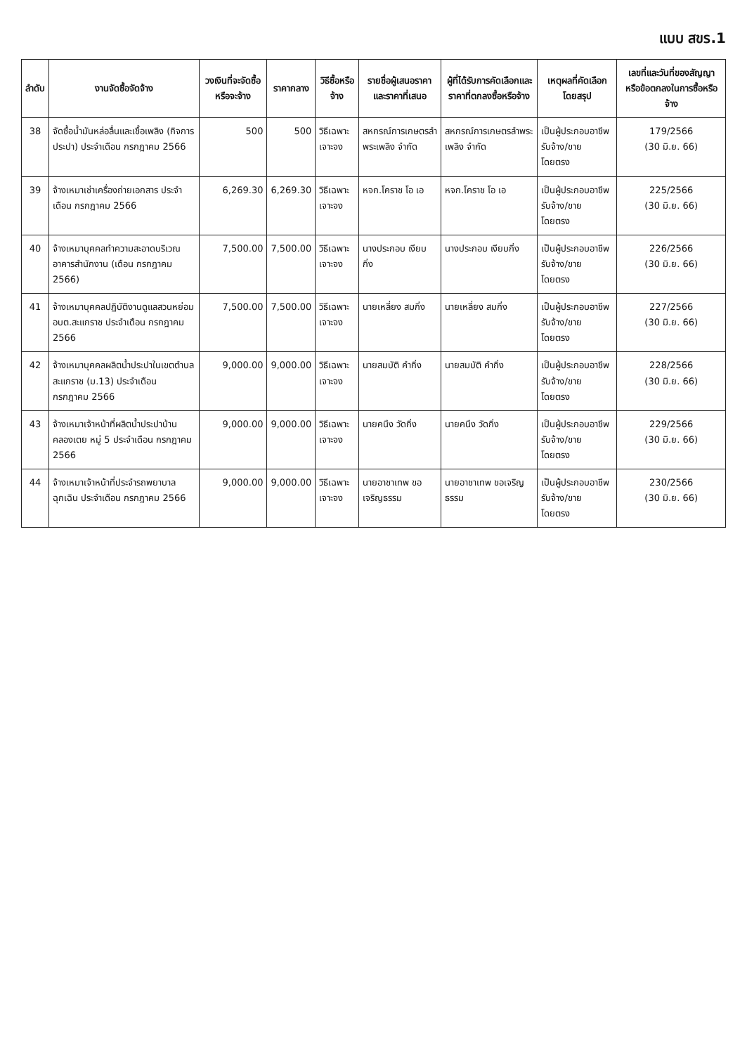แบบ สขร.1
| ลำดับ | งานจัดซื้อจัดจ้าง | วงเงินที่จะจัดซื้อหรือจะจ้าง | ราคากลาง | วิธีซื้อหรือจ้าง | รายชื่อผู้เสนอราคาและราคาที่เสนอ | ผู้ที่ได้รับการคัดเลือกและราคาที่ตกลงซื้อหรือจ้าง | เหตุผลที่คัดเลือกโดยสรุป | เลขที่และวันที่ของสัญญาหรือข้อตกลงในการซื้อหรือจ้าง |
| --- | --- | --- | --- | --- | --- | --- | --- | --- |
| 38 | จัดซื้อน้ำมันหล่อลื่นและเชื้อเพลิง (กิจการประปา) ประจำเดือน กรกฎาคม 2566 | 500 | 500 | วิธีเฉพาะเจาะจง | สหกรณ์การเกษตรลำพระเพลิง จำกัด | สหกรณ์การเกษตรลำพระเพลิง จำกัด | เป็นผู้ประกอบอาชีพรับจ้าง/ขาย โดยตรง | 179/2566 (30 มิ.ย. 66) |
| 39 | จ้างเหมาเช่าเครื่องถ่ายเอกสาร ประจำเดือน กรกฎาคม 2566 | 6,269.30 | 6,269.30 | วิธีเฉพาะเจาะจง | หจก.โคราช โอ เอ | หจก.โคราช โอ เอ | เป็นผู้ประกอบอาชีพรับจ้าง/ขาย โดยตรง | 225/2566 (30 มิ.ย. 66) |
| 40 | จ้างเหมาบุคคลทำความสะอาดบริเวณอาคารสำนักงาน (เดือน กรกฎาคม 2566) | 7,500.00 | 7,500.00 | วิธีเฉพาะเจาะจง | นางประกอบ เงียบกิ่ง | นางประกอบ เงียบกิ่ง | เป็นผู้ประกอบอาชีพรับจ้าง/ขาย โดยตรง | 226/2566 (30 มิ.ย. 66) |
| 41 | จ้างเหมาบุคคลปฏิบัติงานดูแลสวนหย่อม อบต.สะแกราช ประจำเดือน กรกฎาคม 2566 | 7,500.00 | 7,500.00 | วิธีเฉพาะเจาะจง | นายเหลี่ยง สมกิ่ง | นายเหลี่ยง สมกิ่ง | เป็นผู้ประกอบอาชีพรับจ้าง/ขาย โดยตรง | 227/2566 (30 มิ.ย. 66) |
| 42 | จ้างเหมาบุคคลผลิตน้ำประปาในเขตตำบลสะแกราช (ม.13) ประจำเดือน กรกฎาคม 2566 | 9,000.00 | 9,000.00 | วิธีเฉพาะเจาะจง | นายสมบัติ คำกิ่ง | นายสมบัติ คำกิ่ง | เป็นผู้ประกอบอาชีพรับจ้าง/ขาย โดยตรง | 228/2566 (30 มิ.ย. 66) |
| 43 | จ้างเหมาเจ้าหน้าที่ผลิตน้ำประปาบ้านคลองเตย หมู่ 5 ประจำเดือน กรกฎาคม 2566 | 9,000.00 | 9,000.00 | วิธีเฉพาะเจาะจง | นายคนึง วัดกิ่ง | นายคนึง วัดกิ่ง | เป็นผู้ประกอบอาชีพรับจ้าง/ขาย โดยตรง | 229/2566 (30 มิ.ย. 66) |
| 44 | จ้างเหมาเจ้าหน้าที่ประจำรถพยาบาลฉุกเฉิน ประจำเดือน กรกฎาคม 2566 | 9,000.00 | 9,000.00 | วิธีเฉพาะเจาะจง | นายอาชาเทพ ขอเจริญธรรม | นายอาชาเทพ ขอเจริญธรรม | เป็นผู้ประกอบอาชีพรับจ้าง/ขาย โดยตรง | 230/2566 (30 มิ.ย. 66) |